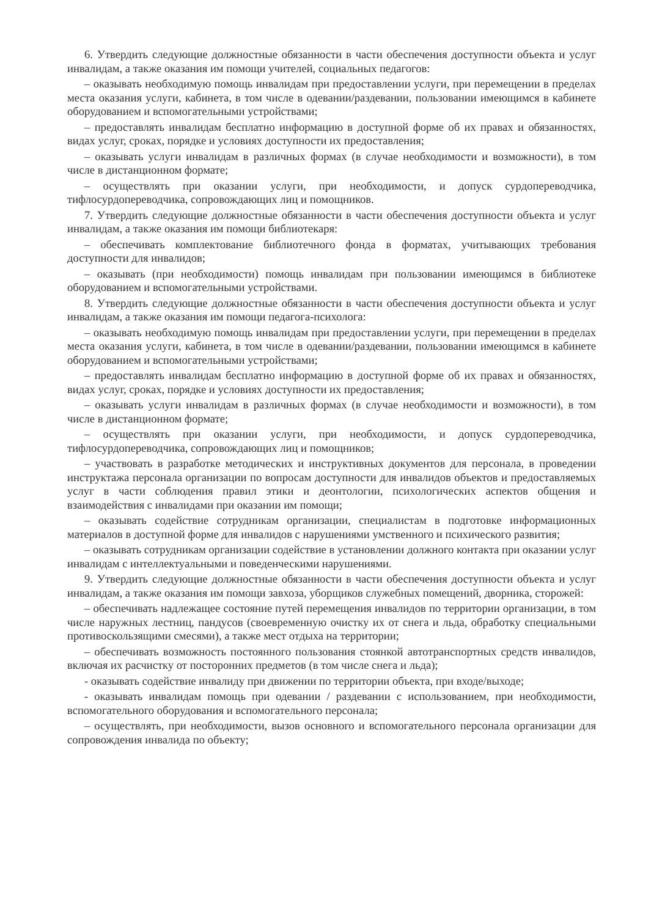6. Утвердить следующие должностные обязанности в части обеспечения доступности объекта и услуг инвалидам, а также оказания им помощи учителей, социальных педагогов:
– оказывать необходимую помощь инвалидам при предоставлении услуги, при перемещении в пределах места оказания услуги, кабинета, в том числе в одевании/раздевании, пользовании имеющимся в кабинете оборудованием и вспомогательными устройствами;
– предоставлять инвалидам бесплатно информацию в доступной форме об их правах и обязанностях, видах услуг, сроках, порядке и условиях доступности их предоставления;
– оказывать услуги инвалидам в различных формах (в случае необходимости и возможности), в том числе в дистанционном формате;
– осуществлять при оказании услуги, при необходимости, и допуск сурдопереводчика, тифлосурдопереводчика, сопровождающих лиц и помощников.
7. Утвердить следующие должностные обязанности в части обеспечения доступности объекта и услуг инвалидам, а также оказания им помощи библиотекаря:
– обеспечивать комплектование библиотечного фонда в форматах, учитывающих требования доступности для инвалидов;
– оказывать (при необходимости) помощь инвалидам при пользовании имеющимся в библиотеке оборудованием и вспомогательными устройствами.
8. Утвердить следующие должностные обязанности в части обеспечения доступности объекта и услуг инвалидам, а также оказания им помощи педагога-психолога:
– оказывать необходимую помощь инвалидам при предоставлении услуги, при перемещении в пределах места оказания услуги, кабинета, в том числе в одевании/раздевании, пользовании имеющимся в кабинете оборудованием и вспомогательными устройствами;
– предоставлять инвалидам бесплатно информацию в доступной форме об их правах и обязанностях, видах услуг, сроках, порядке и условиях доступности их предоставления;
– оказывать услуги инвалидам в различных формах (в случае необходимости и возможности), в том числе в дистанционном формате;
– осуществлять при оказании услуги, при необходимости, и допуск сурдопереводчика, тифлосурдопереводчика, сопровождающих лиц и помощников;
– участвовать в разработке методических и инструктивных документов для персонала, в проведении инструктажа персонала организации по вопросам доступности для инвалидов объектов и предоставляемых услуг в части соблюдения правил этики и деонтологии, психологических аспектов общения и взаимодействия с инвалидами при оказании им помощи;
– оказывать содействие сотрудникам организации, специалистам в подготовке информационных материалов в доступной форме для инвалидов с нарушениями умственного и психического развития;
– оказывать сотрудникам организации содействие в установлении должного контакта при оказании услуг инвалидам с интеллектуальными и поведенческими нарушениями.
9. Утвердить следующие должностные обязанности в части обеспечения доступности объекта и услуг инвалидам, а также оказания им помощи завхоза, уборщиков служебных помещений, дворника, сторожей:
– обеспечивать надлежащее состояние путей перемещения инвалидов по территории организации, в том числе наружных лестниц, пандусов (своевременную очистку их от снега и льда, обработку специальными противоскользящими смесями), а также мест отдыха на территории;
– обеспечивать возможность постоянного пользования стоянкой автотранспортных средств инвалидов, включая их расчистку от посторонних предметов (в том числе снега и льда);
- оказывать содействие инвалиду при движении по территории объекта, при входе/выходе;
- оказывать инвалидам помощь при одевании / раздевании с использованием, при необходимости, вспомогательного оборудования и вспомогательного персонала;
– осуществлять, при необходимости, вызов основного и вспомогательного персонала организации для сопровождения инвалида по объекту;